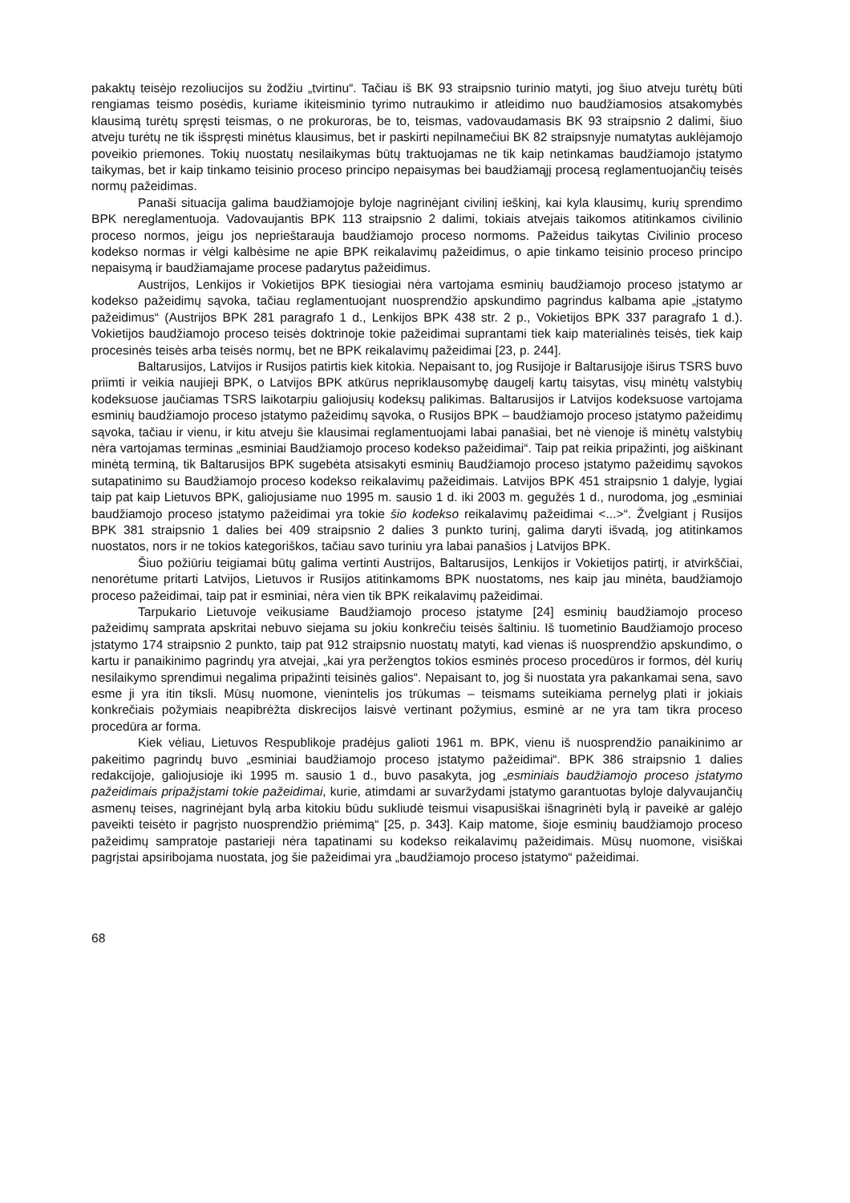pakaktų teisėjo rezoliucijos su žodžiu „tvirtinu“. Tačiau iš BK 93 straipsnio turinio matyti, jog šiuo atveju turėtų būti rengiamas teismo posėdis, kuriame ikiteisminio tyrimo nutraukimo ir atleidimo nuo baudžiamosios atsakomybės klausimą turėtų spręsti teismas, o ne prokuroras, be to, teismas, vadovaudamasis BK 93 straipsnio 2 dalimi, šiuo atveju turėtų ne tik išspręsti minėtus klausimus, bet ir paskirti nepilnamečiui BK 82 straipsnyje numatytas auklėjamojo poveikio priemones. Tokių nuostatų nesilaikymas būtų traktuojamas ne tik kaip netinkamas baudžiamojo įstatymo taikymas, bet ir kaip tinkamo teisinio proceso principo nepaisymas bei baudžiamąjį procesą reglamentuojančių teisės normų pažeidimas.
Panaši situacija galima baudžiamojoje byloje nagrinėjant civilinį ieškinį, kai kyla klausimų, kurių sprendimo BPK nereglamentuoja. Vadovaujantis BPK 113 straipsnio 2 dalimi, tokiais atvejais taikomos atitinkamos civilinio proceso normos, jeigu jos neprieštarauja baudžiamojo proceso normoms. Pažeidus taikytas Civilinio proceso kodekso normas ir vėlgi kalbėsime ne apie BPK reikalavimų pažeidimus, o apie tinkamo teisinio proceso principo nepaisymą ir baudžiamajame procese padarytus pažeidimus.
Austrijos, Lenkijos ir Vokietijos BPK tiesiogiai nėra vartojama esminių baudžiamojo proceso įstatymo ar kodekso pažeidimų sąvoka, tačiau reglamentuojant nuosprendžio apskundimo pagrindus kalbama apie „įstatymo pažeidimus“ (Austrijos BPK 281 paragrafo 1 d., Lenkijos BPK 438 str. 2 p., Vokietijos BPK 337 paragrafo 1 d.). Vokietijos baudžiamojo proceso teisės doktrinoje tokie pažeidimai suprantami tiek kaip materialinės teisės, tiek kaip procesinės teisės arba teisės normų, bet ne BPK reikalavimų pažeidimai [23, p. 244].
Baltarusijos, Latvijos ir Rusijos patirtis kiek kitokia. Nepaisant to, jog Rusijoje ir Baltarusijoje iširus TSRS buvo priimti ir veikia naujieji BPK, o Latvijos BPK atkūrus nepriklausomybę daugelį kartų taisytas, visų minėtų valstybių kodeksuose jaučiamas TSRS laikotarpiu galiojusių kodeksų palikimas. Baltarusijos ir Latvijos kodeksuose vartojama esminių baudžiamojo proceso įstatymo pažeidimų sąvoka, o Rusijos BPK – baudžiamojo proceso įstatymo pažeidimų sąvoka, tačiau ir vienu, ir kitu atveju šie klausimai reglamentuojami labai panašiai, bet nė vienoje iš minėtų valstybių nėra vartojamas terminas „esminiai Baudžiamojo proceso kodekso pažeidimai“. Taip pat reikia pripažinti, jog aiškinant minėtą terminą, tik Baltarusijos BPK sugebėta atsisakyti esminių Baudžiamojo proceso įstatymo pažeidimų sąvokos sutapatinimo su Baudžiamojo proceso kodekso reikalavimų pažeidimais. Latvijos BPK 451 straipsnio 1 dalyje, lygiai taip pat kaip Lietuvos BPK, galiojusiame nuo 1995 m. sausio 1 d. iki 2003 m. gegužės 1 d., nurodoma, jog „esminiai baudžiamojo proceso įstatymo pažeidimai yra tokie šio kodekso reikalavimų pažeidimai <...>“. Žvelgiant į Rusijos BPK 381 straipsnio 1 dalies bei 409 straipsnio 2 dalies 3 punkto turinį, galima daryti išvadą, jog atitinkamos nuostatos, nors ir ne tokios kategoriškos, tačiau savo turiniu yra labai panašios į Latvijos BPK.
Šiuo požiūriu teigiamai būtų galima vertinti Austrijos, Baltarusijos, Lenkijos ir Vokietijos patirtį, ir atvirkščiai, nenorėtume pritarti Latvijos, Lietuvos ir Rusijos atitinkamoms BPK nuostatoms, nes kaip jau minėta, baudžiamojo proceso pažeidimai, taip pat ir esminiai, nėra vien tik BPK reikalavimų pažeidimai.
Tarpukario Lietuvoje veikusiame Baudžiamojo proceso įstatyme [24] esminių baudžiamojo proceso pažeidimų samprata apskritai nebuvo siejama su jokiu konkrečiu teisės šaltiniu. Iš tuometinio Baudžiamojo proceso įstatymo 174 straipsnio 2 punkto, taip pat 912 straipsnio nuostatų matyti, kad vienas iš nuosprendžio apskundimo, o kartu ir panaikinimo pagrindų yra atvejai, „kai yra peržengtos tokios esminės proceso procedūros ir formos, dėl kurių nesilaikymo sprendimui negalima pripažinti teisinės galios“. Nepaisant to, jog ši nuostata yra pakankamai sena, savo esme ji yra itin tiksli. Mūsų nuomone, vienintelis jos trūkumas – teismams suteikiama pernelyg plati ir jokiais konkrečiais požymiais neapibrėžta diskrecijos laisvė vertinant požymius, esminė ar ne yra tam tikra proceso procedūra ar forma.
Kiek vėliau, Lietuvos Respublikoje pradėjus galioti 1961 m. BPK, vienu iš nuosprendžio panaikinimo ar pakeitimo pagrindų buvo „esminiai baudžiamojo proceso įstatymo pažeidimai“. BPK 386 straipsnio 1 dalies redakcijoje, galiojusioje iki 1995 m. sausio 1 d., buvo pasakyta, jog „esminiais baudžiamojo proceso įstatymo pažeidimais pripažįstami tokie pažeidimai, kurie, atimdami ar suvaržydami įstatymo garantuotas byloje dalyvaujančių asmenų teises, nagrinėjant bylą arba kitokiu būdu sukliudė teismui visapusiškai išnagrinėti bylą ir paveikė ar galėjo paveikti teisėto ir pagrįsto nuosprendžio priėmimą“ [25, p. 343]. Kaip matome, šioje esminių baudžiamojo proceso pažeidimų sampratoje pastarieji nėra tapatinami su kodekso reikalavimų pažeidimais. Mūsų nuomone, visiškai pagrįstai apsiribojama nuostata, jog šie pažeidimai yra „baudžiamojo proceso įstatymo“ pažeidimai.
68